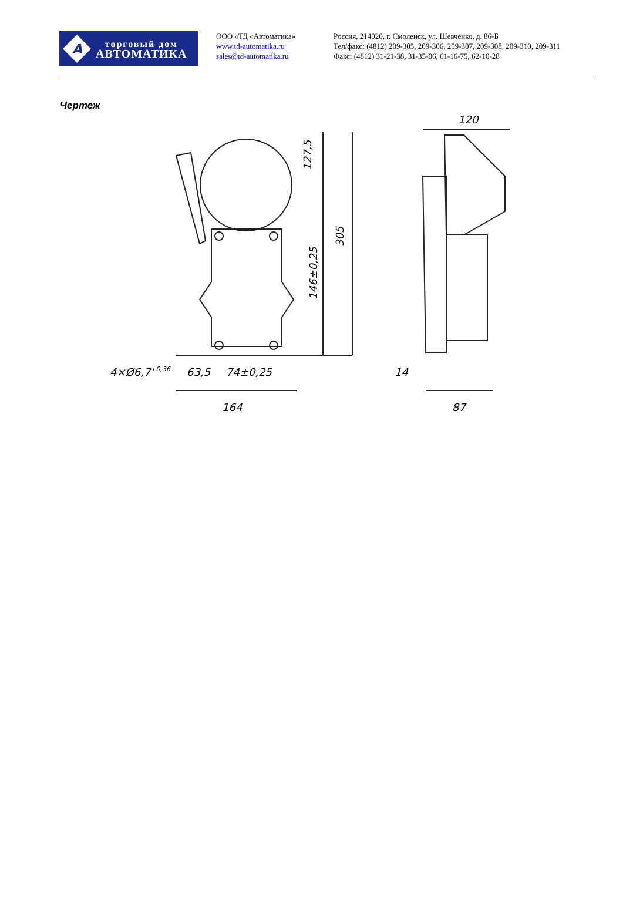A
торговый дом
АВТОМАТИКА
ООО «ТД «Автоматика»
www.td-automatika.ru
sales@td-automatika.ru
Россия, 214020, г. Смоленск, ул. Шевченко, д. 86-Б
Тел/факс: (4812) 209-305, 209-306, 209-307, 209-308, 209-310, 209-311
Факс: (4812) 31-21-38, 31-35-06, 61-16-75, 62-10-28
Чертеж
127,5
305
146±0,25
4×Ø6,7+0,36
63,5
74±0,25
164
120
14
87